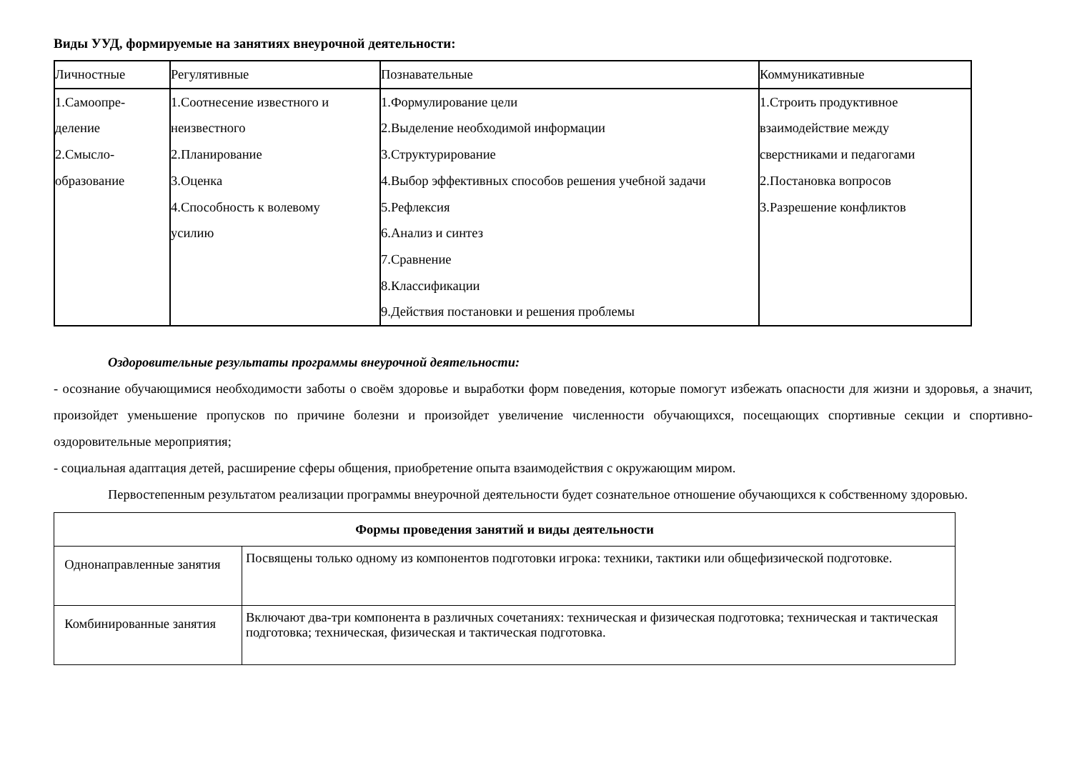Виды УУД, формируемые на занятиях внеурочной деятельности:
| Личностные | Регулятивные | Познавательные | Коммуникативные |
| 1.Самоопре- деление 2.Смысло- образование | 1.Соотнесение известного и неизвестного 2.Планирование 3.Оценка 4.Способность к волевому усилию | 1.Формулирование цели 2.Выделение необходимой информации 3.Структурирование 4.Выбор эффективных способов решения учебной задачи 5.Рефлексия 6.Анализ и синтез 7.Сравнение 8.Классификации 9.Действия постановки и решения проблемы | 1.Строить продуктивное взаимодействие между сверстниками и педагогами 2.Постановка вопросов 3.Разрешение конфликтов |
Оздоровительные результаты программы внеурочной деятельности:
- осознание обучающимися необходимости заботы о своём здоровье и выработки форм поведения, которые помогут избежать опасности для жизни и здоровья, а значит, произойдет уменьшение пропусков по причине болезни и произойдет увеличение численности обучающихся, посещающих спортивные секции и спортивно-оздоровительные мероприятия;
- социальная адаптация детей, расширение сферы общения, приобретение опыта взаимодействия с окружающим миром.
Первостепенным результатом реализации программы внеурочной деятельности будет сознательное отношение обучающихся к собственному здоровью.
| Формы проведения занятий и виды деятельности | |
| Однонаправленные занятия | Посвящены только одному из компонентов подготовки игрока: техники, тактики или общефизической подготовке. |
| Комбинированные занятия | Включают два-три компонента в различных сочетаниях: техническая и физическая подготовка; техническая и тактическая подготовка; техническая, физическая и тактическая подготовка. |